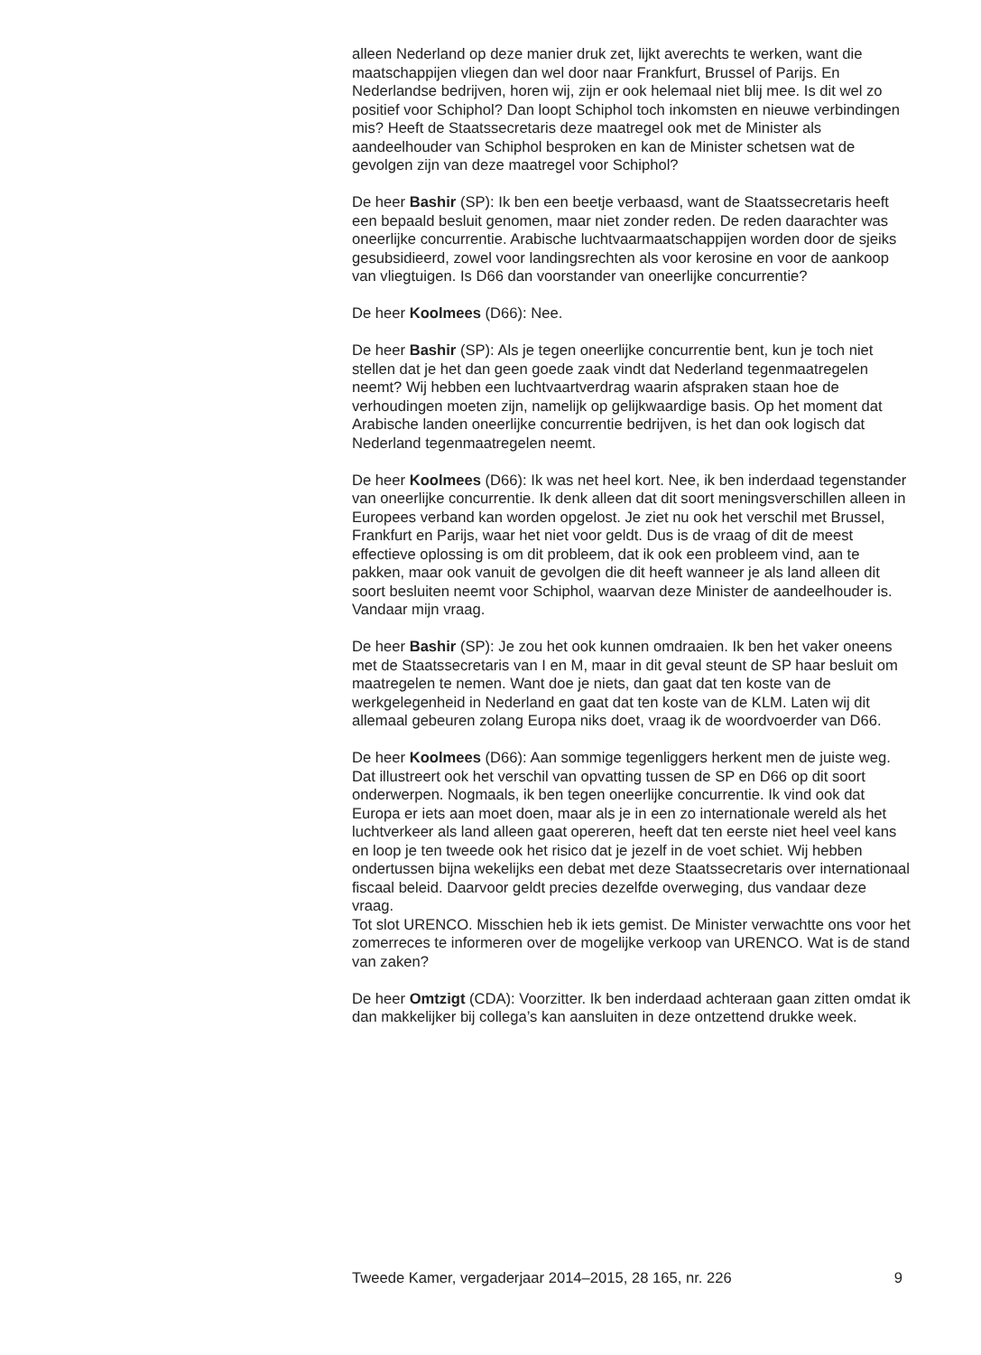alleen Nederland op deze manier druk zet, lijkt averechts te werken, want die maatschappijen vliegen dan wel door naar Frankfurt, Brussel of Parijs. En Nederlandse bedrijven, horen wij, zijn er ook helemaal niet blij mee. Is dit wel zo positief voor Schiphol? Dan loopt Schiphol toch inkomsten en nieuwe verbindingen mis? Heeft de Staatssecretaris deze maatregel ook met de Minister als aandeelhouder van Schiphol besproken en kan de Minister schetsen wat de gevolgen zijn van deze maatregel voor Schiphol?
De heer Bashir (SP): Ik ben een beetje verbaasd, want de Staatssecretaris heeft een bepaald besluit genomen, maar niet zonder reden. De reden daarachter was oneerlijke concurrentie. Arabische luchtvaarmaatschappijen worden door de sjeiks gesubsidieerd, zowel voor landingsrechten als voor kerosine en voor de aankoop van vliegtuigen. Is D66 dan voorstander van oneerlijke concurrentie?
De heer Koolmees (D66): Nee.
De heer Bashir (SP): Als je tegen oneerlijke concurrentie bent, kun je toch niet stellen dat je het dan geen goede zaak vindt dat Nederland tegenmaatregelen neemt? Wij hebben een luchtvaartverdrag waarin afspraken staan hoe de verhoudingen moeten zijn, namelijk op gelijkwaardige basis. Op het moment dat Arabische landen oneerlijke concurrentie bedrijven, is het dan ook logisch dat Nederland tegenmaatregelen neemt.
De heer Koolmees (D66): Ik was net heel kort. Nee, ik ben inderdaad tegenstander van oneerlijke concurrentie. Ik denk alleen dat dit soort meningsverschillen alleen in Europees verband kan worden opgelost. Je ziet nu ook het verschil met Brussel, Frankfurt en Parijs, waar het niet voor geldt. Dus is de vraag of dit de meest effectieve oplossing is om dit probleem, dat ik ook een probleem vind, aan te pakken, maar ook vanuit de gevolgen die dit heeft wanneer je als land alleen dit soort besluiten neemt voor Schiphol, waarvan deze Minister de aandeelhouder is. Vandaar mijn vraag.
De heer Bashir (SP): Je zou het ook kunnen omdraaien. Ik ben het vaker oneens met de Staatssecretaris van I en M, maar in dit geval steunt de SP haar besluit om maatregelen te nemen. Want doe je niets, dan gaat dat ten koste van de werkgelegenheid in Nederland en gaat dat ten koste van de KLM. Laten wij dit allemaal gebeuren zolang Europa niks doet, vraag ik de woordvoerder van D66.
De heer Koolmees (D66): Aan sommige tegenliggers herkent men de juiste weg. Dat illustreert ook het verschil van opvatting tussen de SP en D66 op dit soort onderwerpen. Nogmaals, ik ben tegen oneerlijke concurrentie. Ik vind ook dat Europa er iets aan moet doen, maar als je in een zo internationale wereld als het luchtverkeer als land alleen gaat opereren, heeft dat ten eerste niet heel veel kans en loop je ten tweede ook het risico dat je jezelf in de voet schiet. Wij hebben ondertussen bijna wekelijks een debat met deze Staatssecretaris over internationaal fiscaal beleid. Daarvoor geldt precies dezelfde overweging, dus vandaar deze vraag.
Tot slot URENCO. Misschien heb ik iets gemist. De Minister verwachtte ons voor het zomerreces te informeren over de mogelijke verkoop van URENCO. Wat is de stand van zaken?
De heer Omtzigt (CDA): Voorzitter. Ik ben inderdaad achteraan gaan zitten omdat ik dan makkelijker bij collega’s kan aansluiten in deze ontzettend drukke week.
Tweede Kamer, vergaderjaar 2014–2015, 28 165, nr. 226 9